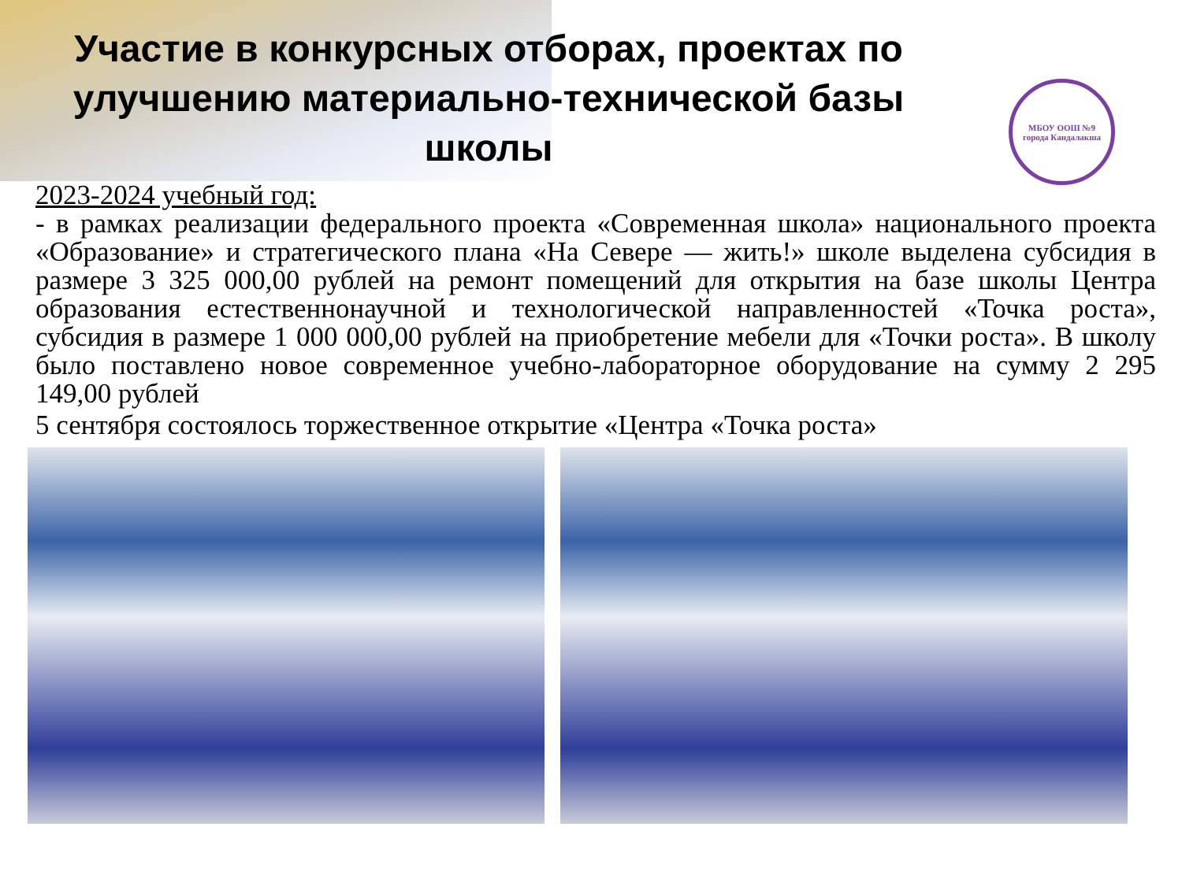Участие в конкурсных отборах, проектах по улучшению материально-технической базы школы
МБОУ ООШ №9
города Кандалакша
2023-2024 учебный год:
- в рамках реализации федерального проекта «Современная школа» национального проекта «Образование» и стратегического плана «На Севере — жить!» школе выделена субсидия в размере 3 325 000,00 рублей на ремонт помещений для открытия на базе школы Центра образования естественнонаучной и технологической направленностей «Точка роста», субсидия в размере 1 000 000,00 рублей на приобретение мебели для «Точки роста». В школу было поставлено новое современное учебно-лабораторное оборудование на сумму 2 295 149,00 рублей
5 сентября состоялось торжественное открытие «Центра «Точка роста»